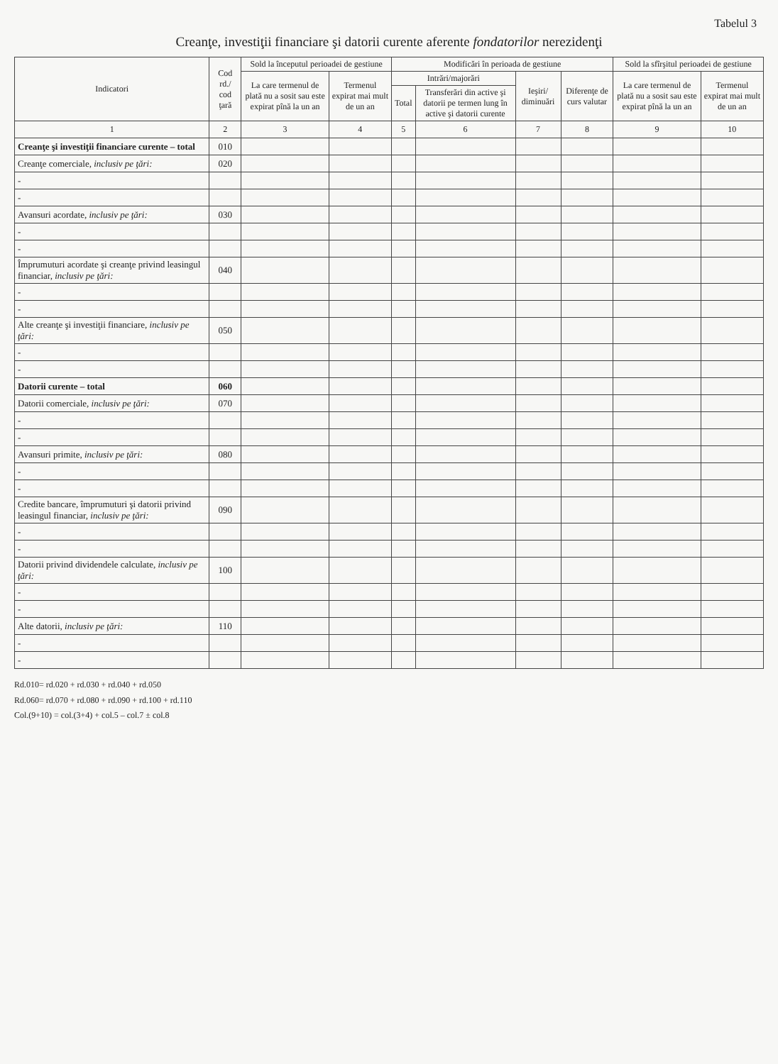Tabelul 3
Creanţe, investiţii financiare şi datorii curente aferente fondatorilor nerezidenţi
| Indicatori | Cod rd./ cod ţară | Sold la începutul perioadei de gestiune | | Modificări în perioada de gestiune | | | | Sold la sfîrşitul perioadei de gestiune | |
| --- | --- | --- | --- | --- | --- | --- | --- | --- | --- |
| | | La care termenul de plată nu a sosit sau este expirat pînă la un an | Termenul expirat mai mult de un an | Intrări/majorări | | Ieşiri/ diminuări | Diferenţe de curs valutar | La care termenul de plată nu a sosit sau este expirat pînă la un an | Termenul expirat mai mult de un an |
| | | | | Total | Transferări din active şi datorii pe termen lung în active şi datorii curente | | | | |
| 1 | 2 | 3 | 4 | 5 | 6 | 7 | 8 | 9 | 10 |
| Creanţe şi investiţii financiare curente – total | 010 | | | | | | | | |
| Creanţe comerciale, inclusiv pe ţări: | 020 | | | | | | | | |
| - | | | | | | | | | |
| - | | | | | | | | | |
| Avansuri acordate, inclusiv pe ţări: | 030 | | | | | | | | |
| - | | | | | | | | | |
| - | | | | | | | | | |
| Împrumuturi acordate şi creanţe privind leasingul financiar, inclusiv pe ţări: | 040 | | | | | | | | |
| - | | | | | | | | | |
| - | | | | | | | | | |
| Alte creanţe şi investiţii financiare, inclusiv pe ţări: | 050 | | | | | | | | |
| - | | | | | | | | | |
| - | | | | | | | | | |
| Datorii curente – total | 060 | | | | | | | | |
| Datorii comerciale, inclusiv pe ţări: | 070 | | | | | | | | |
| - | | | | | | | | | |
| - | | | | | | | | | |
| Avansuri primite, inclusiv pe ţări: | 080 | | | | | | | | |
| - | | | | | | | | | |
| - | | | | | | | | | |
| Credite bancare, împrumuturi şi datorii privind leasingul financiar, inclusiv pe ţări: | 090 | | | | | | | | |
| - | | | | | | | | | |
| - | | | | | | | | | |
| Datorii privind dividendele calculate, inclusiv pe ţări: | 100 | | | | | | | | |
| - | | | | | | | | | |
| - | | | | | | | | | |
| Alte datorii, inclusiv pe ţări: | 110 | | | | | | | | |
| - | | | | | | | | | |
| - | | | | | | | | | |
Rd.010= rd.020 + rd.030 + rd.040 + rd.050
Rd.060= rd.070 + rd.080 + rd.090 + rd.100 + rd.110
Col.(9+10) = col.(3+4) + col.5 – col.7 ± col.8